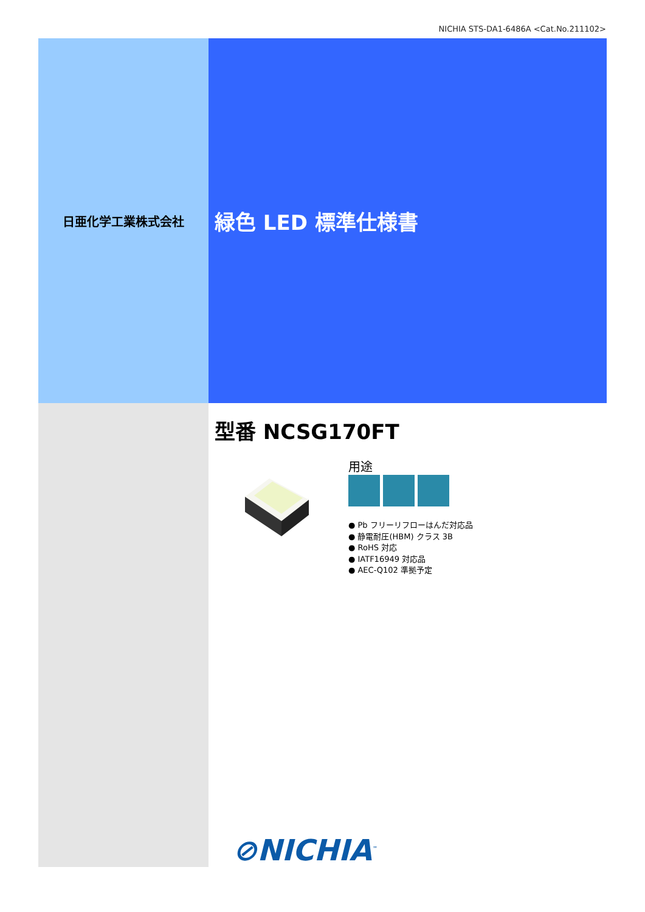NICHIA STS-DA1-6486A <Cat.No.211102>
日亜化学工業株式会社
緑色 LED 標準仕様書
型番 NCSG170FT
用途
● Pb フリーリフローはんだ対応品
● 静電耐圧(HBM) クラス 3B
● RoHS 対応
● IATF16949 対応品
● AEC-Q102 準拠予定
⊘NICHIA<sup>™</sup>